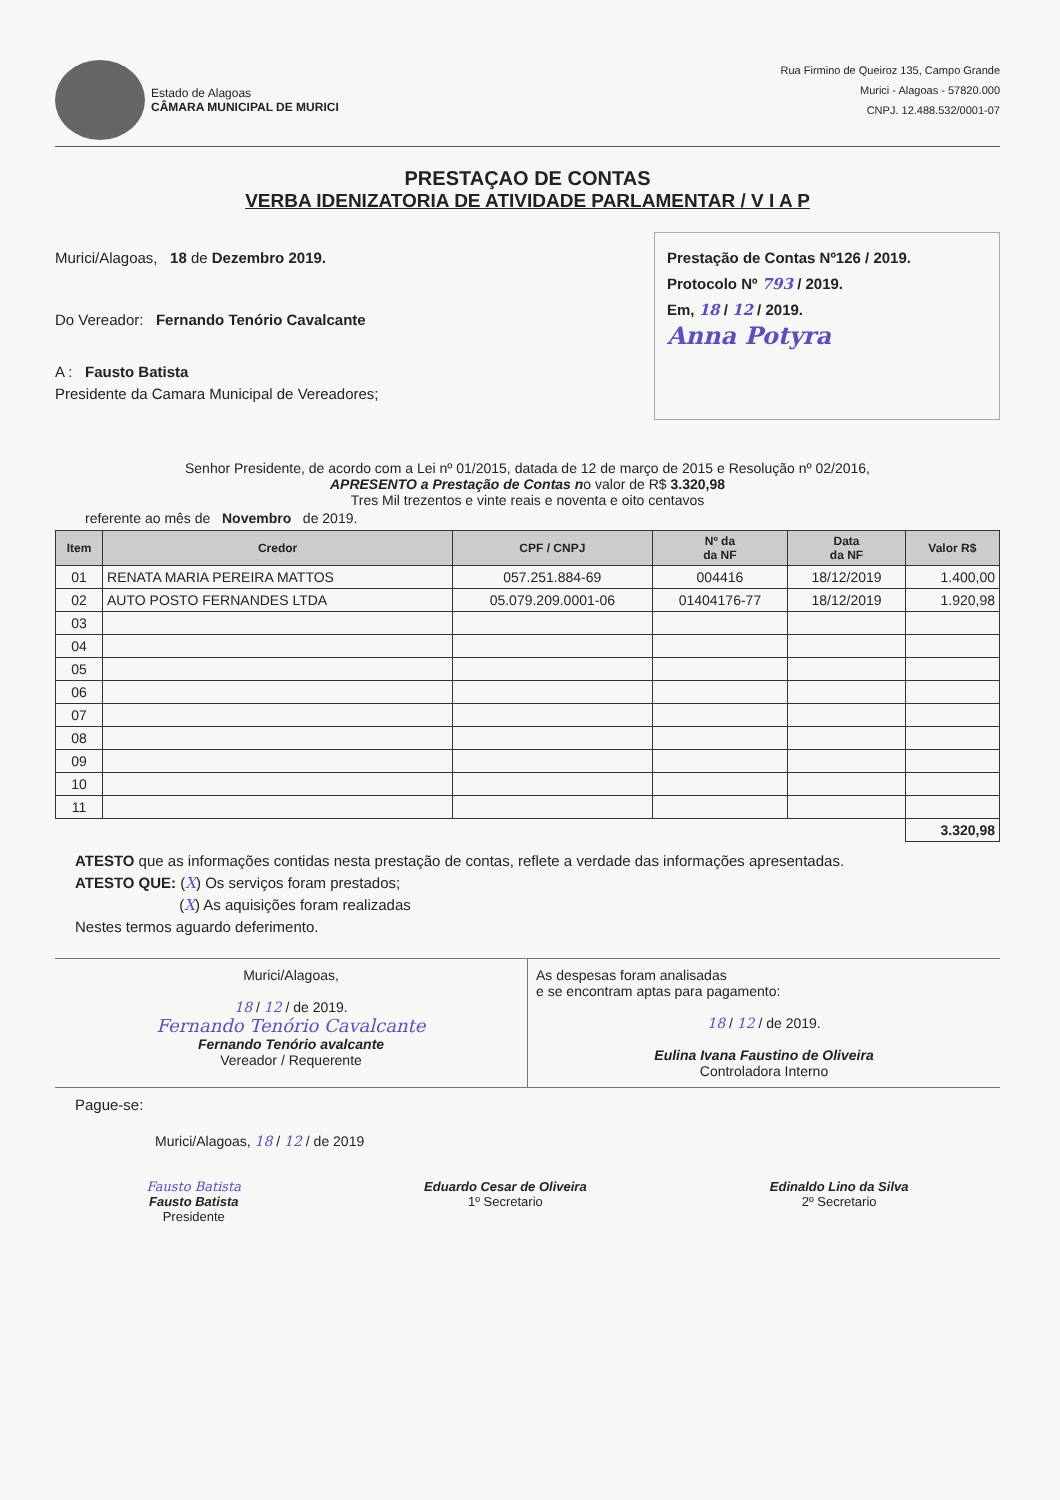Estado de Alagoas
CÂMARA MUNICIPAL DE MURICI
Rua Firmino de Queiroz 135, Campo Grande
Murici - Alagoas - 57820.000
CNPJ. 12.488.532/0001-07
PRESTAÇAO DE CONTAS
VERBA IDENIZATORIA DE ATIVIDADE PARLAMENTAR / V I A P
Murici/Alagoas, 18 de Dezembro 2019.
Do Vereador: Fernando Tenório Cavalcante
A : Fausto Batista
Presidente da Camara Municipal de Vereadores;
Prestação de Contas Nº126 / 2019.
Protocolo Nº 793 / 2019.
Em, 18 / 12 / 2019.
Anna Potyra
Senhor Presidente, de acordo com a Lei nº 01/2015, datada de 12 de março de 2015 e Resolução nº 02/2016,
APRESENTO a Prestação de Contas no valor de R$ 3.320,98
Tres Mil trezentos e vinte reais e noventa e oito centavos
referente ao mês de Novembro de 2019.
| Item | Credor | CPF / CNPJ | Nº da da NF | Data da NF | Valor R$ |
| --- | --- | --- | --- | --- | --- |
| 01 | RENATA MARIA PEREIRA MATTOS | 057.251.884-69 | 004416 | 18/12/2019 | 1.400,00 |
| 02 | AUTO POSTO FERNANDES LTDA | 05.079.209.0001-06 | 01404176-77 | 18/12/2019 | 1.920,98 |
| 03 | | | | | |
| 04 | | | | | |
| 05 | | | | | |
| 06 | | | | | |
| 07 | | | | | |
| 08 | | | | | |
| 09 | | | | | |
| 10 | | | | | |
| 11 | | | | | |
| | | | | | 3.320,98 |
ATESTO que as informações contidas nesta prestação de contas, reflete a verdade das informações apresentadas.
ATESTO QUE: (X) Os serviços foram prestados;
(X) As aquisições foram realizadas
Nestes termos aguardo deferimento.
Murici/Alagoas,
18 / 12 / de 2019.
Fernando Tenório Cavalcante
Fernando Tenório avalcante
Vereador / Requerente
As despesas foram analisadas
e se encontram aptas para pagamento:
18 / 12 / de 2019.
Eulina Ivana Faustino de Oliveira
Controladora Interno
Pague-se:
Murici/Alagoas, 18 / 12 / de 2019
Fausto Batista
Fausto Batista
Presidente
Eduardo Cesar de Oliveira
1º Secretario
Edinaldo Lino da Silva
2º Secretario